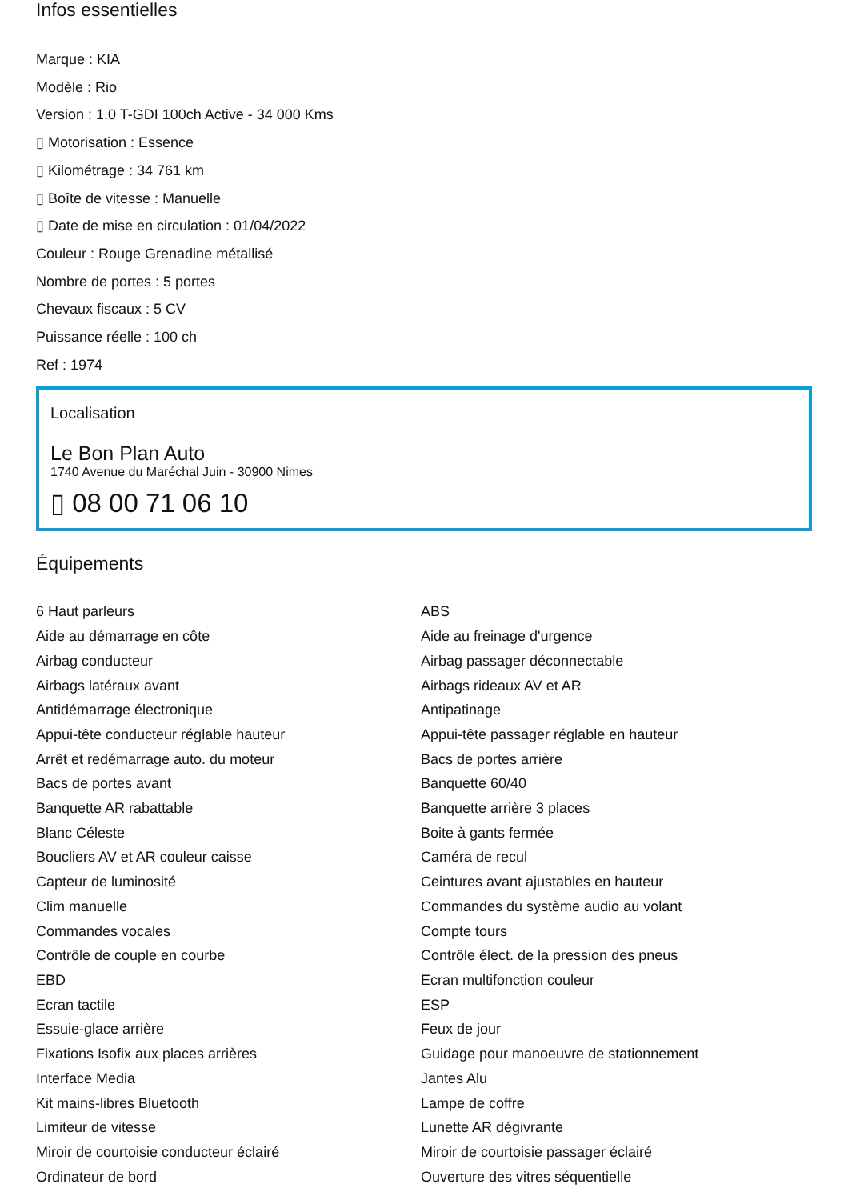Infos essentielles
Marque : KIA
Modèle : Rio
Version : 1.0 T-GDI 100ch Active - 34 000 Kms
▯ Motorisation : Essence
▯ Kilométrage : 34 761 km
▯ Boîte de vitesse : Manuelle
▯ Date de mise en circulation : 01/04/2022
Couleur : Rouge Grenadine métallisé
Nombre de portes : 5 portes
Chevaux fiscaux : 5 CV
Puissance réelle : 100 ch
Ref : 1974
Localisation
Le Bon Plan Auto
1740 Avenue du Maréchal Juin - 30900 Nimes
▯ 08 00 71 06 10
Équipements
6 Haut parleurs
ABS
Aide au démarrage en côte
Aide au freinage d'urgence
Airbag conducteur
Airbag passager déconnectable
Airbags latéraux avant
Airbags rideaux AV et AR
Antidémarrage électronique
Antipatinage
Appui-tête conducteur réglable hauteur
Appui-tête passager réglable en hauteur
Arrêt et redémarrage auto. du moteur
Bacs de portes arrière
Bacs de portes avant
Banquette 60/40
Banquette AR rabattable
Banquette arrière 3 places
Blanc Céleste
Boite à gants fermée
Boucliers AV et AR couleur caisse
Caméra de recul
Capteur de luminosité
Ceintures avant ajustables en hauteur
Clim manuelle
Commandes du système audio au volant
Commandes vocales
Compte tours
Contrôle de couple en courbe
Contrôle élect. de la pression des pneus
EBD
Ecran multifonction couleur
Ecran tactile
ESP
Essuie-glace arrière
Feux de jour
Fixations Isofix aux places arrières
Guidage pour manoeuvre de stationnement
Interface Media
Jantes Alu
Kit mains-libres Bluetooth
Lampe de coffre
Limiteur de vitesse
Lunette AR dégivrante
Miroir de courtoisie conducteur éclairé
Miroir de courtoisie passager éclairé
Ordinateur de bord
Ouverture des vitres séquentielle